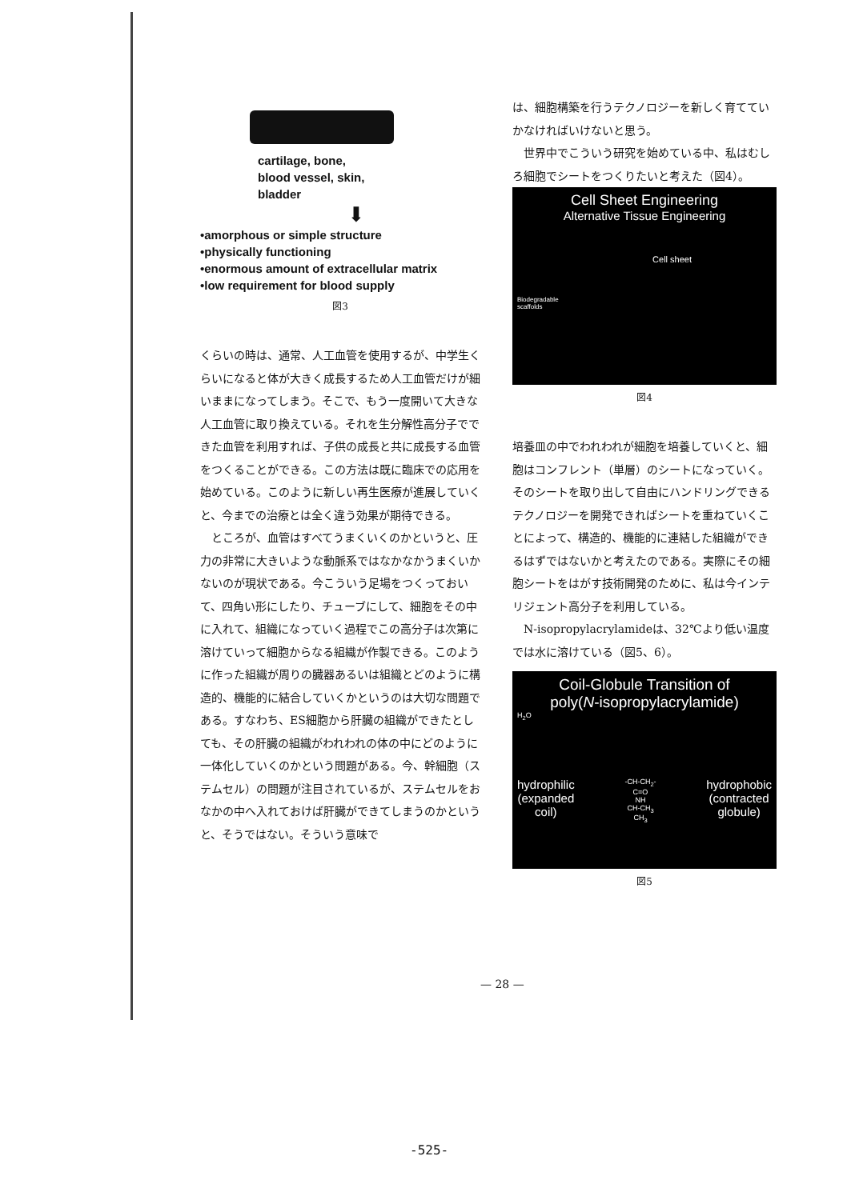cartilage, bone,
blood vessel, skin,
bladder
⬇
•amorphous or simple structure
•physically functioning
•enormous amount of extracellular matrix
•low requirement for blood supply
図3
くらいの時は、通常、人工血管を使用するが、中学生くらいになると体が大きく成長するため人工血管だけが細いままになってしまう。そこで、もう一度開いて大きな人工血管に取り換えている。それを生分解性高分子でできた血管を利用すれば、子供の成長と共に成長する血管をつくることができる。この方法は既に臨床での応用を始めている。このように新しい再生医療が進展していくと、今までの治療とは全く違う効果が期待できる。
　ところが、血管はすべてうまくいくのかというと、圧力の非常に大きいような動脈系ではなかなかうまくいかないのが現状である。今こういう足場をつくっておいて、四角い形にしたり、チューブにして、細胞をその中に入れて、組織になっていく過程でこの高分子は次第に溶けていって細胞からなる組織が作製できる。このように作った組織が周りの臓器あるいは組織とどのように構造的、機能的に結合していくかというのは大切な問題である。すなわち、ES細胞から肝臓の組織ができたとしても、その肝臓の組織がわれわれの体の中にどのように一体化していくのかという問題がある。今、幹細胞（ステムセル）の問題が注目されているが、ステムセルをおなかの中へ入れておけば肝臓ができてしまうのかというと、そうではない。そういう意味で
は、細胞構築を行うテクノロジーを新しく育てていかなければいけないと思う。
　世界中でこういう研究を始めている中、私はむしろ細胞でシートをつくりたいと考えた（図4）。
Cell Sheet Engineering
Alternative Tissue Engineering
Cell sheet
Biodegradable
scaffolds
図4
培養皿の中でわれわれが細胞を培養していくと、細胞はコンフレント（単層）のシートになっていく。そのシートを取り出して自由にハンドリングできるテクノロジーを開発できればシートを重ねていくことによって、構造的、機能的に連結した組織ができるはずではないかと考えたのである。実際にその細胞シートをはがす技術開発のために、私は今インテリジェント高分子を利用している。
　N-isopropylacrylamideは、32℃より低い温度では水に溶けている（図5、6）。
Coil-Globule Transition of
poly(N-isopropylacrylamide)
H<sub>2</sub>O
hydrophilic
(expanded
coil) -CH-CH<sub>2</sub>-
C=O
NH
CH-CH<sub>3</sub>
CH<sub>3</sub> hydrophobic
(contracted
globule)
図5
— 28 —
-525-